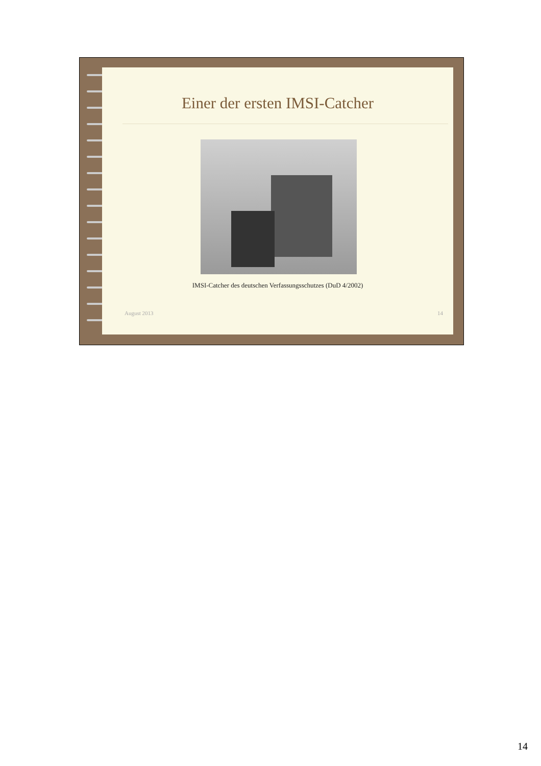Einer der ersten IMSI-Catcher
IMSI-Catcher des deutschen Verfassungsschutzes (DuD 4/2002)
August 2013 14
14